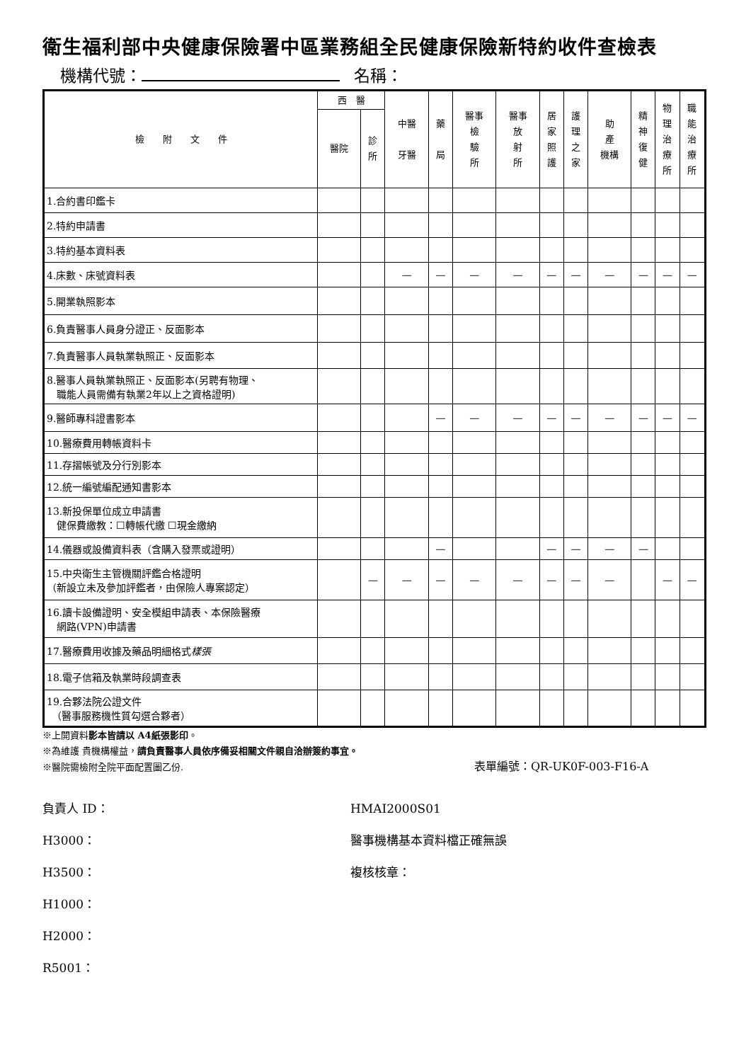衛生福利部中央健康保險署中區業務組全民健康保險新特約收件查檢表
機構代號： 名稱：
| 檢 附 文 件 | 西 醫 | | 中醫 牙醫 | 藥 局 | 醫事 檢 驗 所 | 醫事 放 射 所 | 居 家 照 護 | 護 理 之 家 | 助 產 機構 | 精 神 復 健 | 物 理 治 療 所 | 職 能 治 療 所 |
| --- | --- | --- | --- | --- | --- | --- | --- | --- | --- | --- | --- | --- |
| | 醫院 | 診 所 | | | | | | | | | | |
| 1.合約書印鑑卡 | | | | | | | | | | | | |
| 2.特約申請書 | | | | | | | | | | | | |
| 3.特約基本資料表 | | | | | | | | | | | | |
| 4.床數、床號資料表 | | | — | — | — | — | — | — | — | — | — | — |
| 5.開業執照影本 | | | | | | | | | | | | |
| 6.負責醫事人員身分證正、反面影本 | | | | | | | | | | | | |
| 7.負責醫事人員執業執照正、反面影本 | | | | | | | | | | | | |
| 8.醫事人員執業執照正、反面影本(另聘有物理、 職能人員需備有執業2年以上之資格證明) | | | | | | | | | | | | |
| 9.醫師專科證書影本 | | | | — | — | — | — | — | — | — | — | — |
| 10.醫療費用轉帳資料卡 | | | | | | | | | | | | |
| 11.存摺帳號及分行別影本 | | | | | | | | | | | | |
| 12.統一編號編配通知書影本 | | | | | | | | | | | | |
| 13.新投保單位成立申請書 健保費繳教：☐轉帳代繳 ☐現金繳納 | | | | | | | | | | | | |
| 14.儀器或設備資料表（含購入發票或證明） | | | | — | | | — | — | — | — | | |
| 15.中央衛生主管機關評鑑合格證明 （新設立未及參加評鑑者，由保險人專案認定） | | — | — | — | — | — | — | — | — | | — | — |
| 16.讀卡設備證明、安全模組申請表、本保險醫療 網路(VPN)申請書 | | | | | | | | | | | | |
| 17.醫療費用收據及藥品明細格式 樣張 | | | | | | | | | | | | |
| 18.電子信箱及執業時段調查表 | | | | | | | | | | | | |
| 19.合夥法院公證文件 （醫事服務機性質勾選合夥者） | | | | | | | | | | | | |
※上開資料影本皆請以 A4紙張影印。
※為維護 貴機構權益，請負責醫事人員依序備妥相關文件親自洽辦簽約事宜。
※醫院需檢附全院平面配置圖乙份. 表單編號：QR-UK0F-003-F16-A
負責人 ID：
H3000：
H3500：
H1000：
H2000：
R5001：
HMAI2000S01
醫事機構基本資料檔正確無誤
複核核章：